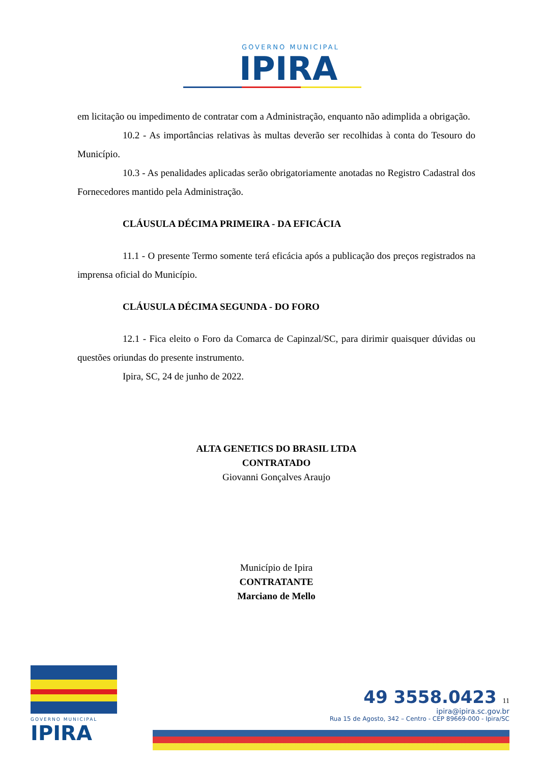GOVERNO MUNICIPAL
IPIRA
em licitação ou impedimento de contratar com a Administração, enquanto não adimplida a obrigação.
10.2 - As importâncias relativas às multas deverão ser recolhidas à conta do Tesouro do Município.
10.3 - As penalidades aplicadas serão obrigatoriamente anotadas no Registro Cadastral dos Fornecedores mantido pela Administração.
CLÁUSULA DÉCIMA PRIMEIRA - DA EFICÁCIA
11.1 - O presente Termo somente terá eficácia após a publicação dos preços registrados na imprensa oficial do Município.
CLÁUSULA DÉCIMA SEGUNDA - DO FORO
12.1 - Fica eleito o Foro da Comarca de Capinzal/SC, para dirimir quaisquer dúvidas ou questões oriundas do presente instrumento.
Ipira, SC, 24 de junho de 2022.
ALTA GENETICS DO BRASIL LTDA
CONTRATADO
Giovanni Gonçalves Araujo
Município de Ipira
CONTRATANTE
Marciano de Mello
GOVERNO MUNICIPAL
IPIRA
49 3558.0423 11
ipira@ipira.sc.gov.br
Rua 15 de Agosto, 342 – Centro - CEP 89669-000 - Ipira/SC